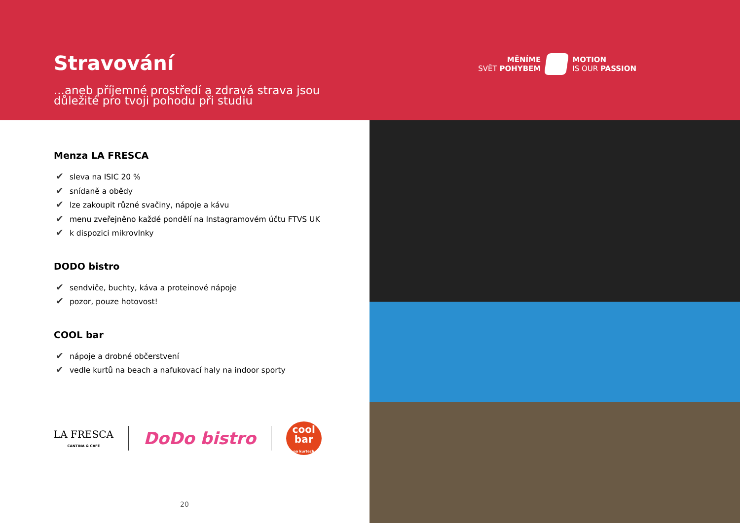Stravování
...aneb příjemné prostředí a zdravá strava jsou
důležité pro tvoji pohodu při studiu
MĚNÍME
SVĚT POHYBEM
MOTION
IS OUR PASSION
Menza LA FRESCA
✔ sleva na ISIC 20 %
✔ snídaně a obědy
✔ lze zakoupit různé svačiny, nápoje a kávu
✔ menu zveřejněno každé pondělí na Instagramovém účtu FTVS UK
✔ k dispozici mikrovlnky
DODO bistro
✔ sendviče, buchty, káva a proteinové nápoje
✔ pozor, pouze hotovost!
COOL bar
✔ nápoje a drobné občerstvení
✔ vedle kurtů na beach a nafukovací haly na indoor sporty
LA FRESCA
CANTINA & CAFÉ
DoDo bistro
cool
bar
na kurtech
20